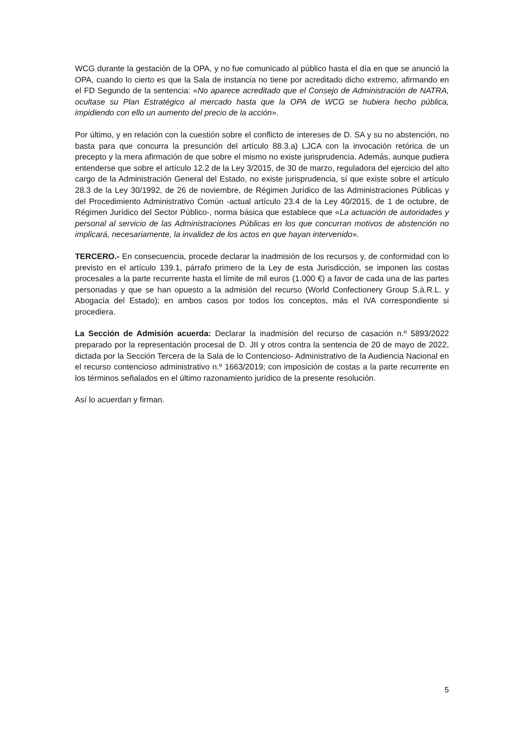WCG durante la gestación de la OPA, y no fue comunicado al público hasta el día en que se anunció la OPA, cuando lo cierto es que la Sala de instancia no tiene por acreditado dicho extremo, afirmando en el FD Segundo de la sentencia: «No aparece acreditado que el Consejo de Administración de NATRA, ocultase su Plan Estratégico al mercado hasta que la OPA de WCG se hubiera hecho pública, impidiendo con ello un aumento del precio de la acción».
Por último, y en relación con la cuestión sobre el conflicto de intereses de D. SA y su no abstención, no basta para que concurra la presunción del artículo 88.3.a) LJCA con la invocación retórica de un precepto y la mera afirmación de que sobre el mismo no existe jurisprudencia. Además, aunque pudiera entenderse que sobre el artículo 12.2 de la Ley 3/2015, de 30 de marzo, reguladora del ejercicio del alto cargo de la Administración General del Estado, no existe jurisprudencia, sí que existe sobre el artículo 28.3 de la Ley 30/1992, de 26 de noviembre, de Régimen Jurídico de las Administraciones Públicas y del Procedimiento Administrativo Común -actual artículo 23.4 de la Ley 40/2015, de 1 de octubre, de Régimen Jurídico del Sector Público-, norma básica que establece que «La actuación de autoridades y personal al servicio de las Administraciones Públicas en los que concurran motivos de abstención no implicará, necesariamente, la invalidez de los actos en que hayan intervenido».
TERCERO.- En consecuencia, procede declarar la inadmisión de los recursos y, de conformidad con lo previsto en el artículo 139.1, párrafo primero de la Ley de esta Jurisdicción, se imponen las costas procesales a la parte recurrente hasta el límite de mil euros (1.000 €) a favor de cada una de las partes personadas y que se han opuesto a la admisión del recurso (World Confectionery Group S.à.R.L. y Abogacía del Estado); en ambos casos por todos los conceptos, más el IVA correspondiente si procediera.
La Sección de Admisión acuerda: Declarar la inadmisión del recurso de casación n.º 5893/2022 preparado por la representación procesal de D. JII y otros contra la sentencia de 20 de mayo de 2022, dictada por la Sección Tercera de la Sala de lo Contencioso- Administrativo de la Audiencia Nacional en el recurso contencioso administrativo n.º 1663/2019; con imposición de costas a la parte recurrente en los términos señalados en el último razonamiento jurídico de la presente resolución.
Así lo acuerdan y firman.
5